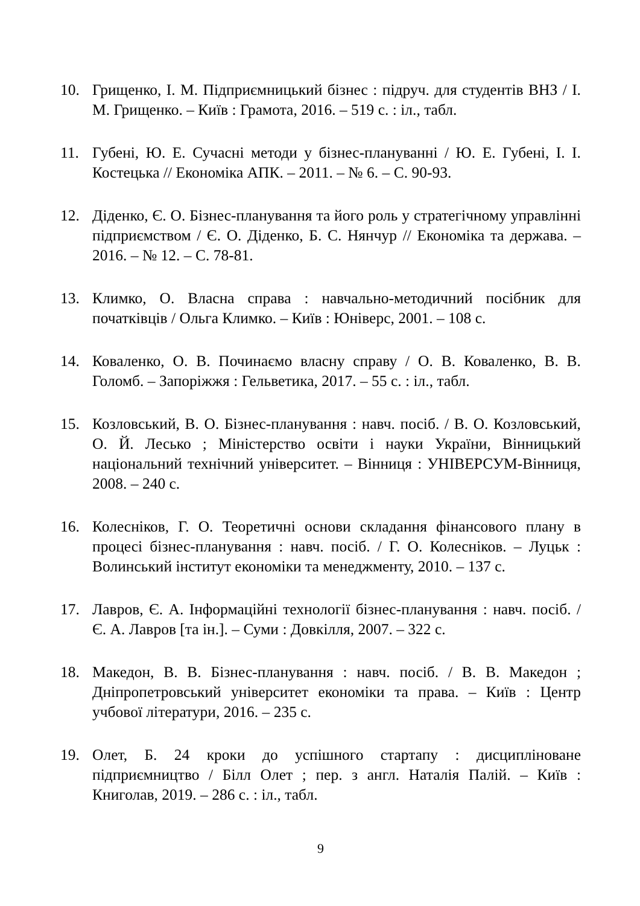10. Грищенко, І. М. Підприємницький бізнес : підруч. для студентів ВНЗ / І. М. Грищенко. – Київ : Грамота, 2016. – 519 с. : іл., табл.
11. Губені, Ю. Е. Сучасні методи у бізнес-плануванні / Ю. Е. Губені, І. І. Костецька // Економіка АПК. – 2011. – № 6. – С. 90-93.
12. Діденко, Є. О. Бізнес-планування та його роль у стратегічному управлінні підприємством / Є. О. Діденко, Б. С. Нянчур // Економіка та держава. – 2016. – № 12. – С. 78-81.
13. Климко, О. Власна справа : навчально-методичний посібник для початківців / Ольга Климко. – Київ : Юніверс, 2001. – 108 с.
14. Коваленко, О. В. Починаємо власну справу / О. В. Коваленко, В. В. Голомб. – Запоріжжя : Гельветика, 2017. – 55 с. : іл., табл.
15. Козловський, В. О. Бізнес-планування : навч. посіб. / В. О. Козловський, О. Й. Лесько ; Міністерство освіти і науки України, Вінницький національний технічний університет. – Вінниця : УНІВЕРСУМ-Вінниця, 2008. – 240 с.
16. Колесніков, Г. О. Теоретичні основи складання фінансового плану в процесі бізнес-планування : навч. посіб. / Г. О. Колесніков. – Луцьк : Волинський інститут економіки та менеджменту, 2010. – 137 с.
17. Лавров, Є. А. Інформаційні технології бізнес-планування : навч. посіб. / Є. А. Лавров [та ін.]. – Суми : Довкілля, 2007. – 322 с.
18. Македон, В. В. Бізнес-планування : навч. посіб. / В. В. Македон ; Дніпропетровський університет економіки та права. – Київ : Центр учбової літератури, 2016. – 235 с.
19. Олет, Б. 24 кроки до успішного стартапу : дисципліноване підприємництво / Білл Олет ; пер. з англ. Наталія Палій. – Київ : Книголав, 2019. – 286 с. : іл., табл.
9